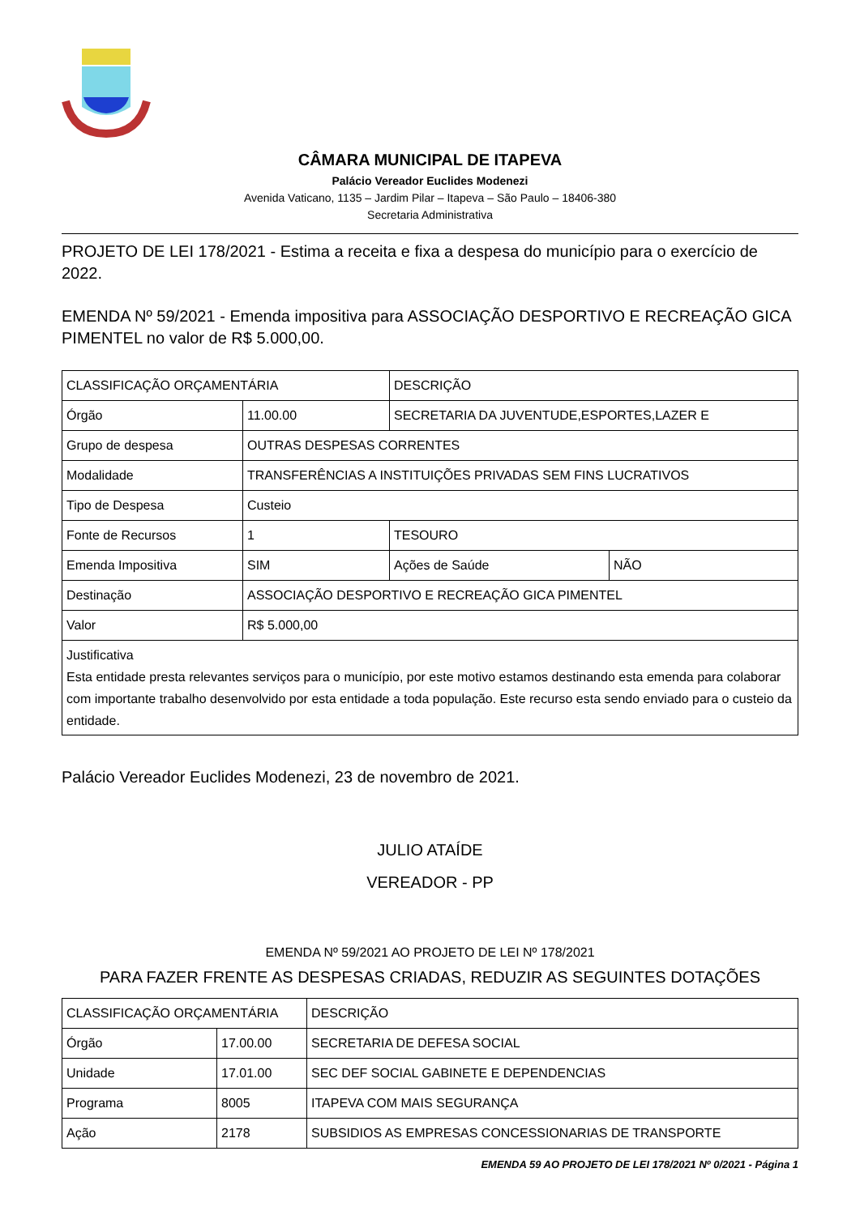CÂMARA MUNICIPAL DE ITAPEVA
Palácio Vereador Euclides Modenezi
Avenida Vaticano, 1135 – Jardim Pilar – Itapeva – São Paulo – 18406-380
Secretaria Administrativa
PROJETO DE LEI 178/2021 - Estima a receita e fixa a despesa do município para o exercício de 2022.
EMENDA Nº 59/2021 - Emenda impositiva para ASSOCIAÇÃO DESPORTIVO E RECREAÇÃO GICA PIMENTEL no valor de R$ 5.000,00.
| CLASSIFICAÇÃO ORÇAMENTÁRIA | | DESCRIÇÃO | |
| Órgão | 11.00.00 | SECRETARIA DA JUVENTUDE,ESPORTES,LAZER E | |
| Grupo de despesa | OUTRAS DESPESAS CORRENTES | | |
| Modalidade | TRANSFERÊNCIAS A INSTITUIÇÕES PRIVADAS SEM FINS LUCRATIVOS | | |
| Tipo de Despesa | Custeio | | |
| Fonte de Recursos | 1 | TESOURO | |
| Emenda Impositiva | SIM | Ações de Saúde | NÃO |
| Destinação | ASSOCIAÇÃO DESPORTIVO E RECREAÇÃO GICA PIMENTEL | | |
| Valor | R$ 5.000,00 | | |
| Justificativa Esta entidade presta relevantes serviços para o município, por este motivo estamos destinando esta emenda para colaborar com importante trabalho desenvolvido por esta entidade a toda população. Este recurso esta sendo enviado para o custeio da entidade. | | | |
Palácio Vereador Euclides Modenezi, 23 de novembro de 2021.
JULIO ATAÍDE
VEREADOR - PP
EMENDA Nº 59/2021 AO PROJETO DE LEI Nº 178/2021
PARA FAZER FRENTE AS DESPESAS CRIADAS, REDUZIR AS SEGUINTES DOTAÇÕES
| CLASSIFICAÇÃO ORÇAMENTÁRIA | | DESCRIÇÃO |
| Órgão | 17.00.00 | SECRETARIA DE DEFESA SOCIAL |
| Unidade | 17.01.00 | SEC DEF SOCIAL GABINETE E DEPENDENCIAS |
| Programa | 8005 | ITAPEVA COM MAIS SEGURANÇA |
| Ação | 2178 | SUBSIDIOS AS EMPRESAS CONCESSIONARIAS DE TRANSPORTE |
EMENDA 59 AO PROJETO DE LEI 178/2021 Nº 0/2021 - Página 1